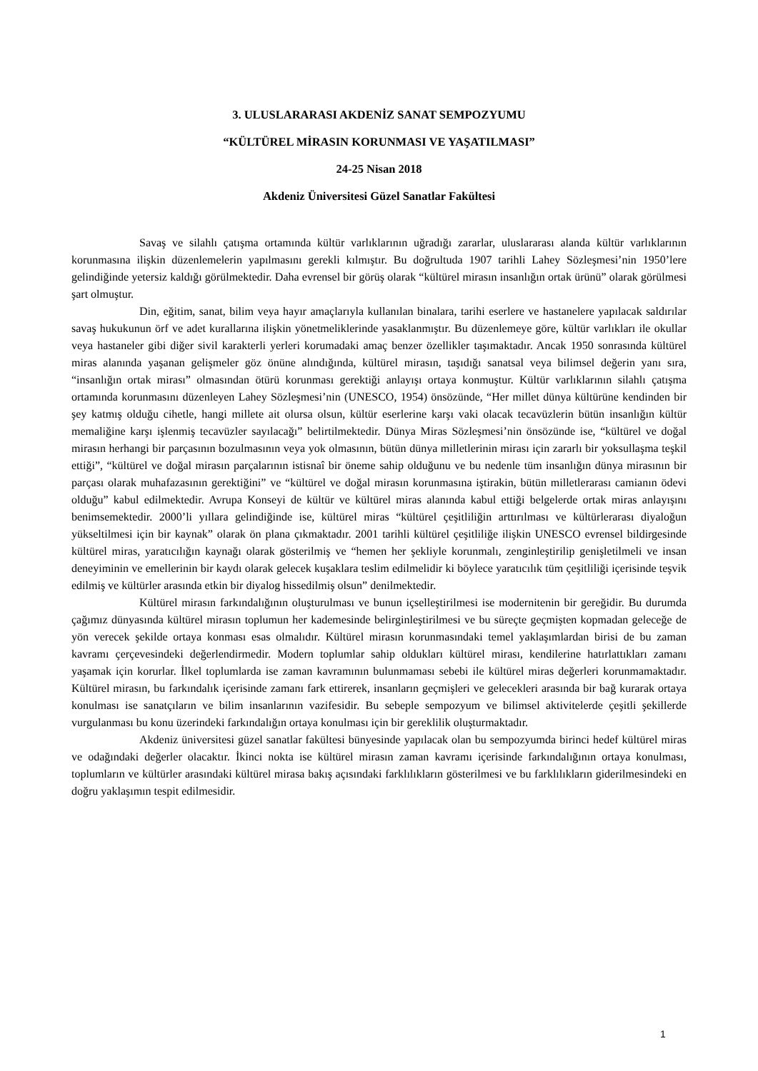3. ULUSLARARASI AKDENİZ SANAT SEMPOZYUMU
“KÜLTÜREL MİRASIN KORUNMASI VE YAŞATILMASI”
24-25 Nisan 2018
Akdeniz Üniversitesi Güzel Sanatlar Fakültesi
Savaş ve silahlı çatışma ortamında kültür varlıklarının uğradığı zararlar, uluslararası alanda kültür varlıklarının korunmasına ilişkin düzenlemelerin yapılmasını gerekli kılmıştır. Bu doğrultuda 1907 tarihli Lahey Sözleşmesi’nin 1950’lere gelindiğinde yetersiz kaldığı görülmektedir. Daha evrensel bir görüş olarak “kültürel mirasın insanlığın ortak ürünü” olarak görülmesi şart olmuştur.
Din, eğitim, sanat, bilim veya hayır amaçlarıyla kullanılan binalara, tarihi eserlere ve hastanelere yapılacak saldırılar savaş hukukunun örf ve adet kurallarına ilişkin yönetmeliklerinde yasaklanmıştır. Bu düzenlemeye göre, kültür varlıkları ile okullar veya hastaneler gibi diğer sivil karakterli yerleri korumadaki amaç benzer özellikler taşımaktadır. Ancak 1950 sonrasında kültürel miras alanında yaşanan gelişmeler göz önüne alındığında, kültürel mirasın, taşıdığı sanatsal veya bilimsel değerin yanı sıra, “insanlığın ortak mirası” olmasından ötürü korunması gerektiği anlayışı ortaya konmuştur. Kültür varlıklarının silahlı çatışma ortamında korunmasını düzenleyen Lahey Sözleşmesi’nin (UNESCO, 1954) önsözünde, “Her millet dünya kültürüne kendinden bir şey katmış olduğu cihetle, hangi millete ait olursa olsun, kültür eserlerine karşı vaki olacak tecavüzlerin bütün insanlığın kültür memaliğine karşı işlenmiş tecavüzler sayılacağı” belirtilmektedir. Dünya Miras Sözleşmesi’nin önsözünde ise, “kültürel ve doğal mirasın herhangi bir parçasının bozulmasının veya yok olmasının, bütün dünya milletlerinin mirası için zararlı bir yoksullaşma teşkil ettiği”, “kültürel ve doğal mirasın parçalarının istisnaî bir öneme sahip olduğunu ve bu nedenle tüm insanlığın dünya mirasının bir parçası olarak muhafazasının gerektiğini” ve “kültürel ve doğal mirasın korunmasına iştirakin, bütün milletlerarası camianın ödevi olduğu” kabul edilmektedir. Avrupa Konseyi de kültür ve kültürel miras alanında kabul ettiği belgelerde ortak miras anlayışını benimsemektedir. 2000’li yıllara gelindiğinde ise, kültürel miras “kültürel çeşitliliğin arttırılması ve kültürlerarası diyaloğun yükseltilmesi için bir kaynak” olarak ön plana çıkmaktadır. 2001 tarihli kültürel çeşitliliğe ilişkin UNESCO evrensel bildirgesinde kültürel miras, yaratıcılığın kaynağı olarak gösterilmiş ve “hemen her şekliyle korunmalı, zenginleştirilip genişletilmeli ve insan deneyiminin ve emellerinin bir kaydı olarak gelecek kuşaklara teslim edilmelidir ki böylece yaratıcılık tüm çeşitliliği içerisinde teşvik edilmiş ve kültürler arasında etkin bir diyalog hissedilmiş olsun” denilmektedir.
Kültürel mirasın farkındalığının oluşturulması ve bunun içselleştirilmesi ise modernitenin bir gereğidir. Bu durumda çağımız dünyasında kültürel mirasın toplumun her kademesinde belirginleştirilmesi ve bu süreçte geçmişten kopmadan geleceğe de yön verecek şekilde ortaya konması esas olmalıdır. Kültürel mirasın korunmasındaki temel yaklaşımlardan birisi de bu zaman kavramı çerçevesindeki değerlendirmedir. Modern toplumlar sahip oldukları kültürel mirası, kendilerine hatırlattıkları zamanı yaşamak için korurlar. İlkel toplumlarda ise zaman kavramının bulunmaması sebebi ile kültürel miras değerleri korunmamaktadır. Kültürel mirasın, bu farkındalık içerisinde zamanı fark ettirerek, insanların geçmişleri ve gelecekleri arasında bir bağ kurarak ortaya konulması ise sanatçıların ve bilim insanlarının vazifesidir. Bu sebeple sempozyum ve bilimsel aktivitelerde çeşitli şekillerde vurgulanması bu konu üzerindeki farkındalığın ortaya konulması için bir gereklilik oluşturmaktadır.
Akdeniz üniversitesi güzel sanatlar fakültesi bünyesinde yapılacak olan bu sempozyumda birinci hedef kültürel miras ve odağındaki değerler olacaktır. İkinci nokta ise kültürel mirasın zaman kavramı içerisinde farkındalığının ortaya konulması, toplumların ve kültürler arasındaki kültürel mirasa bakış açısındaki farklılıkların gösterilmesi ve bu farklılıkların giderilmesindeki en doğru yaklaşımın tespit edilmesidir.
1